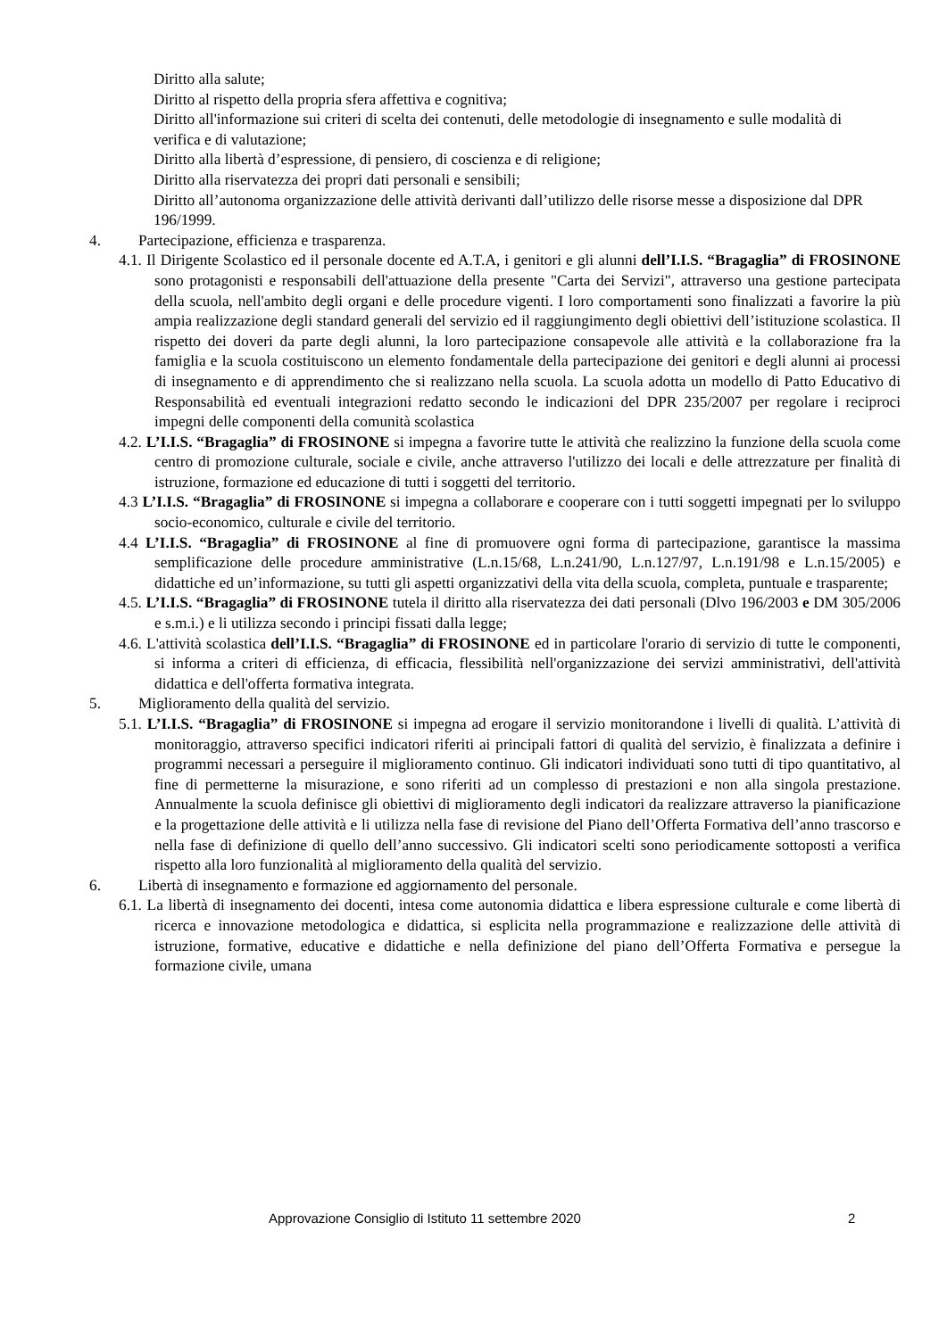Diritto alla salute;
Diritto al rispetto della propria sfera affettiva e cognitiva;
Diritto all'informazione sui criteri di scelta dei contenuti, delle metodologie di insegnamento e sulle modalità di verifica e di valutazione;
Diritto alla libertà d’espressione, di pensiero, di coscienza e di religione;
Diritto alla riservatezza dei propri dati personali e sensibili;
Diritto all’autonoma organizzazione delle attività derivanti dall’utilizzo delle risorse messe a disposizione dal DPR 196/1999.
4. Partecipazione, efficienza e trasparenza.
4.1. Il Dirigente Scolastico ed il personale docente ed A.T.A, i genitori e gli alunni dell’I.I.S. “Bragaglia” di FROSINONE sono protagonisti e responsabili dell'attuazione della presente "Carta dei Servizi", attraverso una gestione partecipata della scuola, nell'ambito degli organi e delle procedure vigenti. I loro comportamenti sono finalizzati a favorire la più ampia realizzazione degli standard generali del servizio ed il raggiungimento degli obiettivi dell’istituzione scolastica. Il rispetto dei doveri da parte degli alunni, la loro partecipazione consapevole alle attività e la collaborazione fra la famiglia e la scuola costituiscono un elemento fondamentale della partecipazione dei genitori e degli alunni ai processi di insegnamento e di apprendimento che si realizzano nella scuola. La scuola adotta un modello di Patto Educativo di Responsabilità ed eventuali integrazioni redatto secondo le indicazioni del DPR 235/2007 per regolare i reciproci impegni delle componenti della comunità scolastica
4.2. L’I.I.S. “Bragaglia” di FROSINONE si impegna a favorire tutte le attività che realizzino la funzione della scuola come centro di promozione culturale, sociale e civile, anche attraverso l'utilizzo dei locali e delle attrezzature per finalità di istruzione, formazione ed educazione di tutti i soggetti del territorio.
4.3 L’I.I.S. “Bragaglia” di FROSINONE si impegna a collaborare e cooperare con i tutti soggetti impegnati per lo sviluppo socio-economico, culturale e civile del territorio.
4.4 L’I.I.S. “Bragaglia” di FROSINONE al fine di promuovere ogni forma di partecipazione, garantisce la massima semplificazione delle procedure amministrative (L.n.15/68, L.n.241/90, L.n.127/97, L.n.191/98 e L.n.15/2005) e didattiche ed un’informazione, su tutti gli aspetti organizzativi della vita della scuola, completa, puntuale e trasparente;
4.5. L’I.I.S. “Bragaglia” di FROSINONE tutela il diritto alla riservatezza dei dati personali (Dlvo 196/2003 e DM 305/2006 e s.m.i.) e li utilizza secondo i principi fissati dalla legge;
4.6. L'attività scolastica dell’I.I.S. “Bragaglia” di FROSINONE ed in particolare l'orario di servizio di tutte le componenti, si informa a criteri di efficienza, di efficacia, flessibilità nell'organizzazione dei servizi amministrativi, dell'attività didattica e dell'offerta formativa integrata.
5. Miglioramento della qualità del servizio.
5.1. L’I.I.S. “Bragaglia” di FROSINONE si impegna ad erogare il servizio monitorandone i livelli di qualità. L’attività di monitoraggio, attraverso specifici indicatori riferiti ai principali fattori di qualità del servizio, è finalizzata a definire i programmi necessari a perseguire il miglioramento continuo. Gli indicatori individuati sono tutti di tipo quantitativo, al fine di permetterne la misurazione, e sono riferiti ad un complesso di prestazioni e non alla singola prestazione. Annualmente la scuola definisce gli obiettivi di miglioramento degli indicatori da realizzare attraverso la pianificazione e la progettazione delle attività e li utilizza nella fase di revisione del Piano dell’Offerta Formativa dell’anno trascorso e nella fase di definizione di quello dell’anno successivo. Gli indicatori scelti sono periodicamente sottoposti a verifica rispetto alla loro funzionalità al miglioramento della qualità del servizio.
6. Libertà di insegnamento e formazione ed aggiornamento del personale.
6.1. La libertà di insegnamento dei docenti, intesa come autonomia didattica e libera espressione culturale e come libertà di ricerca e innovazione metodologica e didattica, si esplicita nella programmazione e realizzazione delle attività di istruzione, formative, educative e didattiche e nella definizione del piano dell’Offerta Formativa e persegue la formazione civile, umana
Approvazione Consiglio di Istituto 11 settembre 2020 2